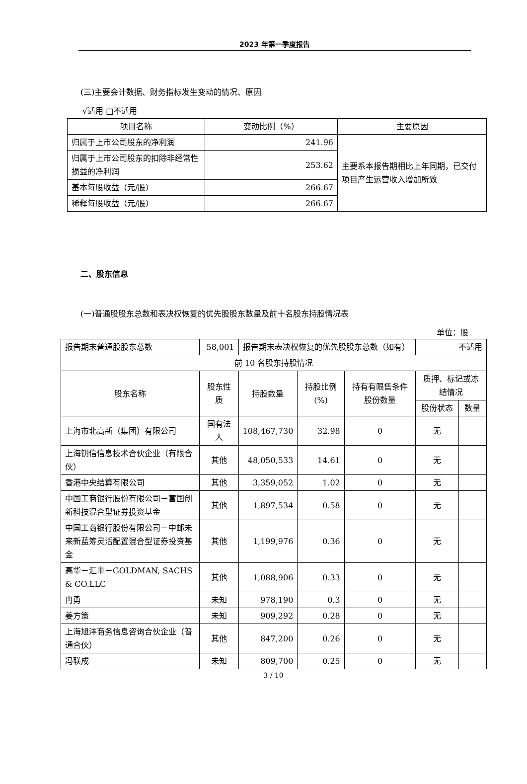2023 年第一季度报告
(三)主要会计数据、财务指标发生变动的情况、原因
√适用 □不适用
| 项目名称 | 变动比例（%） | 主要原因 |
| --- | --- | --- |
| 归属于上市公司股东的净利润 | 241.96 | 主要系本报告期相比上年同期，已交付项目产生运营收入增加所致 |
| 归属于上市公司股东的扣除非经常性损益的净利润 | 253.62 | |
| 基本每股收益（元/股） | 266.67 | |
| 稀释每股收益（元/股） | 266.67 | |
二、股东信息
(一)普通股股东总数和表决权恢复的优先股股东数量及前十名股东持股情况表
单位：股
| 报告期末普通股股东总数 | 58,001 | 报告期末表决权恢复的优先股股东总数（如有） | | | 不适用 | |
| 前 10 名股东持股情况 | | | | | | |
| 股东名称 | 股东性质 | 持股数量 | 持股比例(%) | 持有有限售条件股份数量 | 质押、标记或冻结情况 | |
| | | | | | 股份状态 | 数量 |
| 上海市北高新（集团）有限公司 | 国有法人 | 108,467,730 | 32.98 | 0 | 无 | |
| 上海钥信信息技术合伙企业（有限合伙） | 其他 | 48,050,533 | 14.61 | 0 | 无 | |
| 香港中央结算有限公司 | 其他 | 3,359,052 | 1.02 | 0 | 无 | |
| 中国工商银行股份有限公司－富国创新科技混合型证券投资基金 | 其他 | 1,897,534 | 0.58 | 0 | 无 | |
| 中国工商银行股份有限公司－中邮未来新蓝筹灵活配置混合型证券投资基金 | 其他 | 1,199,976 | 0.36 | 0 | 无 | |
| 高华－汇丰－GOLDMAN, SACHS & CO.LLC | 其他 | 1,088,906 | 0.33 | 0 | 无 | |
| 冉勇 | 未知 | 978,190 | 0.3 | 0 | 无 | |
| 姜方策 | 未知 | 909,292 | 0.28 | 0 | 无 | |
| 上海旭沣商务信息咨询合伙企业（普通合伙） | 其他 | 847,200 | 0.26 | 0 | 无 | |
| 冯联成 | 未知 | 809,700 | 0.25 | 0 | 无 | |
3 / 10